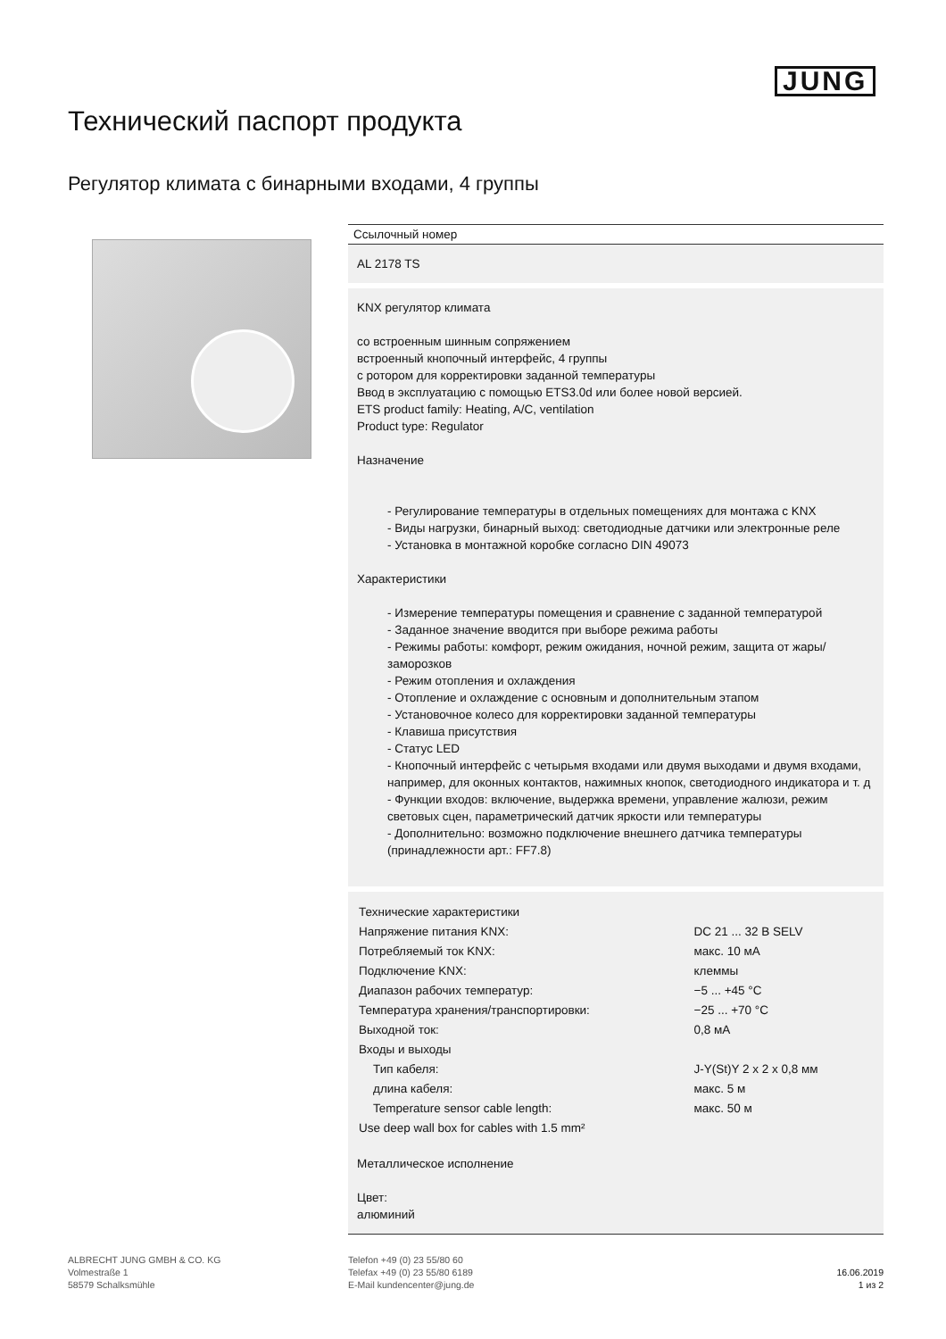JUNG
Технический паспорт продукта
Регулятор климата с бинарными входами, 4 группы
Ссылочный номер
AL 2178 TS
KNX регулятор климата
со встроенным шинным сопряжением
встроенный кнопочный интерфейс, 4 группы
с ротором для корректировки заданной температуры
Ввод в эксплуатацию с помощью ETS3.0d или более новой версией.
ETS product family: Heating, A/C, ventilation
Product type: Regulator
Назначение
- Регулирование температуры в отдельных помещениях для монтажа с KNX
- Виды нагрузки, бинарный выход: светодиодные датчики или электронные реле
- Установка в монтажной коробке согласно DIN 49073
Характеристики
- Измерение температуры помещения и сравнение с заданной температурой
- Заданное значение вводится при выборе режима работы
- Режимы работы: комфорт, режим ожидания, ночной режим, защита от жары/ заморозков
- Режим отопления и охлаждения
- Отопление и охлаждение с основным и дополнительным этапом
- Установочное колесо для корректировки заданной температуры
- Клавиша присутствия
- Статус LED
- Кнопочный интерфейс с четырьмя входами или двумя выходами и двумя входами, например, для оконных контактов, нажимных кнопок, светодиодного индикатора и т. д
- Функции входов: включение, выдержка времени, управление жалюзи, режим световых сцен, параметрический датчик яркости или температуры
- Дополнительно: возможно подключение внешнего датчика температуры (принадлежности арт.: FF7.8)
| Технические характеристики | |
| Напряжение питания KNX: | DC 21 ... 32 В SELV |
| Потребляемый ток KNX: | макс. 10 мА |
| Подключение KNX: | клеммы |
| Диапазон рабочих температур: | −5 ... +45 °C |
| Температура хранения/транспортировки: | −25 ... +70 °C |
| Выходной ток: | 0,8 мА |
| Входы и выходы | |
| Тип кабеля: | J-Y(St)Y 2 x 2 x 0,8 мм |
| длина кабеля: | макс. 5 м |
| Temperature sensor cable length: | макс. 50 м |
| Use deep wall box for cables with 1.5 mm² | |
Металлическое исполнение
Цвет:
алюминий
ALBRECHT JUNG GMBH & CO. KG
Volmestraße 1
58579 Schalksmühle
Telefon +49 (0) 23 55/80 60
Telefax +49 (0) 23 55/80 6189
E-Mail kundencenter@jung.de
16.06.2019
1 из 2